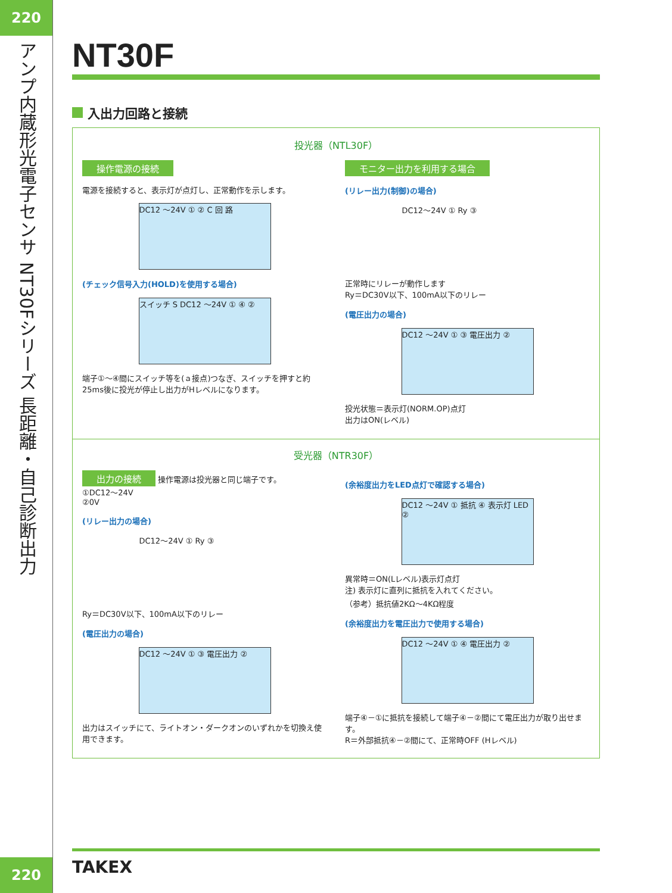220
アンプ内蔵形光電子センサ
NT30Fシリーズ
長距離・自己診断出力
220
NT30F
入出力回路と接続
投光器（NTL30F）
操作電源の接続
電源を接続すると、表示灯が点灯し、正常動作を示します。
DC12 ～24V ① ② C 回 路
(チェック信号入力(HOLD)を使用する場合)
スイッチ S DC12 ～24V ① ④ ②
端子①～④間にスイッチ等を(ａ接点)つなぎ、スイッチを押すと約25ms後に投光が停止し出力がHレベルになります。
モニター出力を利用する場合
(リレー出力(制御)の場合)
DC12～24V ① Ry ③
正常時にリレーが動作します
Ry＝DC30V以下、100mA以下のリレー
(電圧出力の場合)
DC12 ～24V ① ③ 電圧出力 ②
投光状態＝表示灯(NORM.OP)点灯
出力はON(レベル)
受光器（NTR30F）
出力の接続
操作電源は投光器と同じ端子です。
①DC12～24V
②0V
(リレー出力の場合)
DC12～24V ① Ry ③
Ry＝DC30V以下、100mA以下のリレー
(電圧出力の場合)
DC12 ～24V ① ③ 電圧出力 ②
出力はスイッチにて、ライトオン・ダークオンのいずれかを切換え使用できます。
(余裕度出力をLED点灯で確認する場合)
DC12 ～24V ① 抵抗 ④ 表示灯 LED ②
異常時＝ON(Lレベル)表示灯点灯
注) 表示灯に直列に抵抗を入れてください。
（参考）抵抗値2KΩ～4KΩ程度
(余裕度出力を電圧出力で使用する場合)
DC12 ～24V ① ④ 電圧出力 ②
端子④－①に抵抗を接続して端子④－②間にて電圧出力が取り出せます。
R＝外部抵抗④－②間にて、正常時OFF (Hレベル)
TAKEX